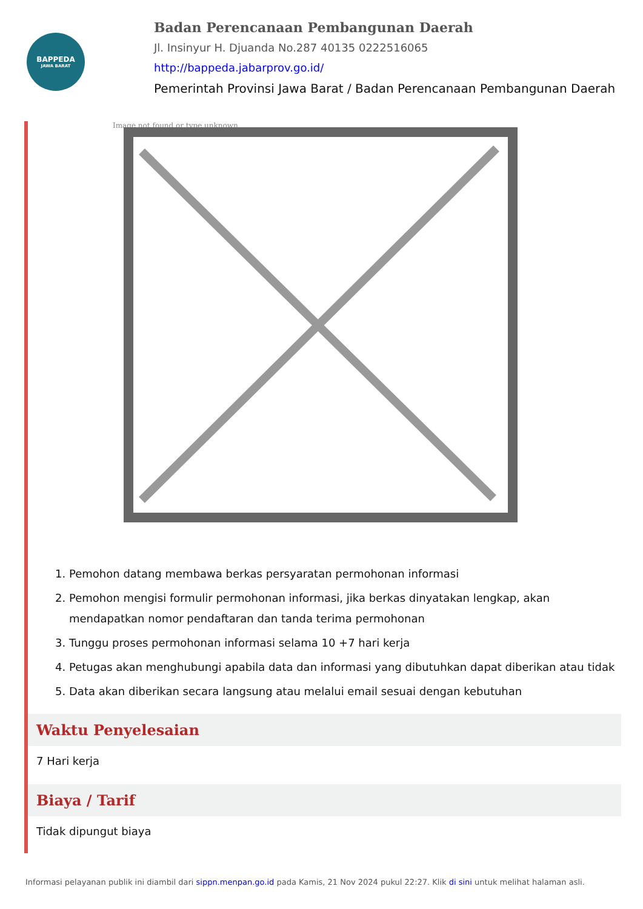BAPPEDA
JAWA BARAT
Badan Perencanaan Pembangunan Daerah
Jl. Insinyur H. Djuanda No.287 40135 0222516065
http://bappeda.jabarprov.go.id/
Pemerintah Provinsi Jawa Barat / Badan Perencanaan Pembangunan Daerah
Image not found or type unknown
1. Pemohon datang membawa berkas persyaratan permohonan informasi
2. Pemohon mengisi formulir permohonan informasi, jika berkas dinyatakan lengkap, akan mendapatkan nomor pendaftaran dan tanda terima permohonan
3. Tunggu proses permohonan informasi selama 10 +7 hari kerja
4. Petugas akan menghubungi apabila data dan informasi yang dibutuhkan dapat diberikan atau tidak
5. Data akan diberikan secara langsung atau melalui email sesuai dengan kebutuhan
Waktu Penyelesaian
7 Hari kerja
Biaya / Tarif
Tidak dipungut biaya
Informasi pelayanan publik ini diambil dari sippn.menpan.go.id pada Kamis, 21 Nov 2024 pukul 22:27. Klik di sini untuk melihat halaman asli.